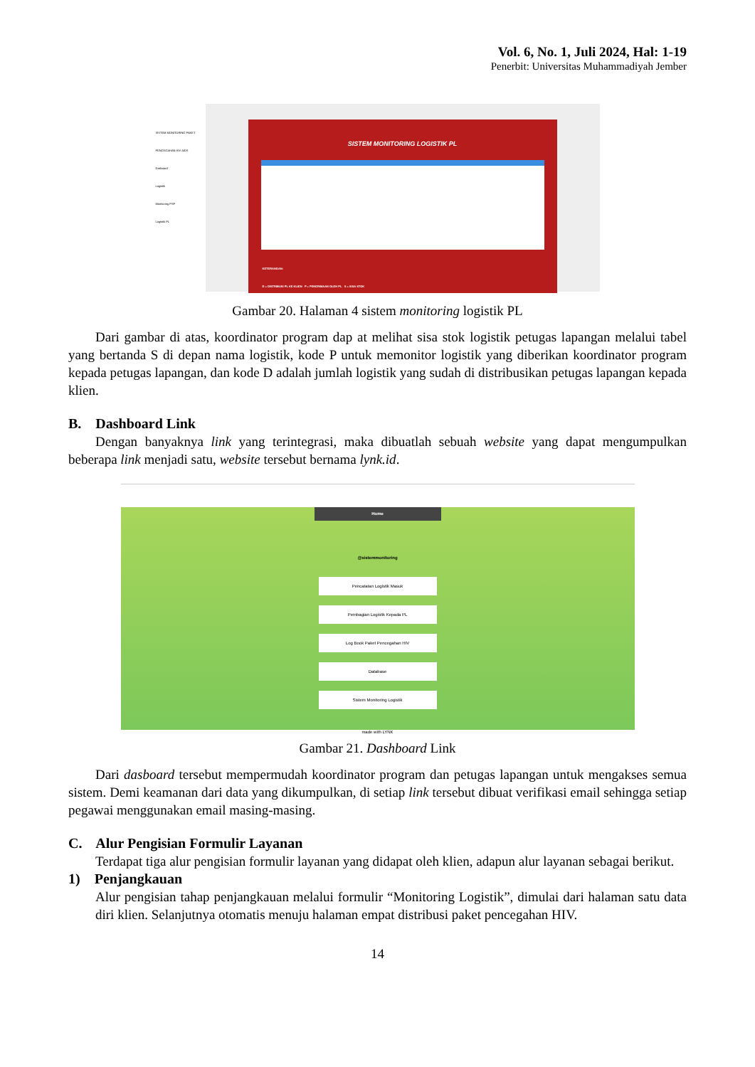Vol. 6, No. 1, Juli 2024, Hal: 1-19
Penerbit: Universitas Muhammadiyah Jember
SISTEM MONITORING PAKET PENCEGAHAN HIV AIDS
Dasboard
Logistik
Monitoring PSP
Logistik PL
SISTEM MONITORING LOGISTIK PL
KETERANGAN:
D = DISTRIBUSI PL KE KLIEN P = PENERIMAAN OLEH PL S = SISA STOK
Gambar 20. Halaman 4 sistem monitoring logistik PL
Dari gambar di atas, koordinator program dap at melihat sisa stok logistik petugas lapangan melalui tabel yang bertanda S di depan nama logistik, kode P untuk memonitor logistik yang diberikan koordinator program kepada petugas lapangan, dan kode D adalah jumlah logistik yang sudah di distribusikan petugas lapangan kepada klien.
B. Dashboard Link
Dengan banyaknya link yang terintegrasi, maka dibuatlah sebuah website yang dapat mengumpulkan beberapa link menjadi satu, website tersebut bernama lynk.id.
Home
@sistemmonitoring
Pencatatan Logistik Masuk
Pembagian Logistik Kepada PL
Log Book Paket Pencegahan HIV
Database
Sistem Monitoring Logistik
made with LYNK
Gambar 21. Dashboard Link
Dari dasboard tersebut mempermudah koordinator program dan petugas lapangan untuk mengakses semua sistem. Demi keamanan dari data yang dikumpulkan, di setiap link tersebut dibuat verifikasi email sehingga setiap pegawai menggunakan email masing-masing.
C. Alur Pengisian Formulir Layanan
Terdapat tiga alur pengisian formulir layanan yang didapat oleh klien, adapun alur layanan sebagai berikut.
1) Penjangkauan
Alur pengisian tahap penjangkauan melalui formulir “Monitoring Logistik”, dimulai dari halaman satu data diri klien. Selanjutnya otomatis menuju halaman empat distribusi paket pencegahan HIV.
14